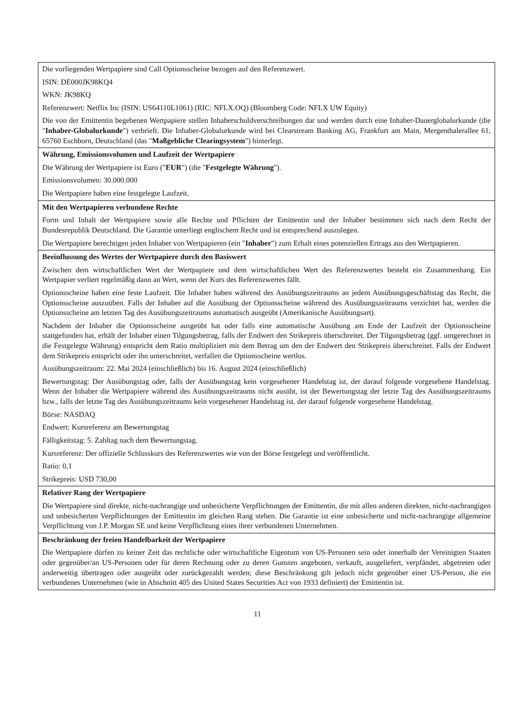| Die vorliegenden Wertpapiere sind Call Optionsscheine bezogen auf den Referenzwert. ISIN: DE000JK98KQ4 WKN: JK98KQ Referenzwert: Netflix Inc (ISIN: US64110L1061) (RIC: NFLX.OQ) (Bloomberg Code: NFLX UW Equity) Die von der Emittentin begebenen Wertpapiere stellen Inhaberschuldverschreibungen dar und werden durch eine Inhaber-Dauerglobalurkunde (die " Inhaber-Globalurkunde ") verbrieft. Die Inhaber-Globalurkunde wird bei Clearstream Banking AG, Frankfurt am Main, Mergenthalerallee 61, 65760 Eschborn, Deutschland (das " Maßgebliche Clearingsystem ") hinterlegt. |
| Währung, Emissionsvolumen und Laufzeit der Wertpapiere Die Währung der Wertpapiere ist Euro (" EUR ") (die " Festgelegte Währung "). Emissionsvolumen: 30.000.000 Die Wertpapiere haben eine festgelegte Laufzeit. |
| Mit den Wertpapieren verbundene Rechte Form und Inhalt der Wertpapiere sowie alle Rechte und Pflichten der Emittentin und der Inhaber bestimmen sich nach dem Recht der Bundesrepublik Deutschland. Die Garantie unterliegt englischem Recht und ist entsprechend auszulegen. Die Wertpapiere berechtigen jeden Inhaber von Wertpapieren (ein " Inhaber ") zum Erhalt eines potenziellen Ertrags aus den Wertpapieren. |
| Beeinflussung des Wertes der Wertpapiere durch den Basiswert Zwischen dem wirtschaftlichen Wert der Wertpapiere und dem wirtschaftlichen Wert des Referenzwertes besteht ein Zusammenhang. Ein Wertpapier verliert regelmäßig dann an Wert, wenn der Kurs des Referenzwertes fällt. Optionsscheine haben eine feste Laufzeit. Die Inhaber haben während des Ausübungszeitraums an jedem Ausübungsgeschäftstag das Recht, die Optionsscheine auszuüben. Falls der Inhaber auf die Ausübung der Optionsscheine während des Ausübungszeitraums verzichtet hat, werden die Optionsscheine am letzten Tag des Ausübungszeitraums automatisch ausgeübt (Amerikanische Ausübungsart). Nachdem der Inhaber die Optionsscheine ausgeübt hat oder falls eine automatische Ausübung am Ende der Laufzeit der Optionsscheine stattgefunden hat, erhält der Inhaber einen Tilgungsbetrag, falls der Endwert den Strikepreis überschreitet. Der Tilgungsbetrag (ggf. umgerechnet in die Festgelegte Währung) entspricht dem Ratio multipliziert mit dem Betrag um den der Endwert den Strikepreis überschreitet. Falls der Endwert dem Strikepreis entspricht oder ihn unterschreitet, verfallen die Optionsscheine wertlos. Ausübungszeitraum: 22. Mai 2024 (einschließlich) bis 16. August 2024 (einschließlich) Bewertungstag: Der Ausübungstag oder, falls der Ausübungstag kein vorgesehener Handelstag ist, der darauf folgende vorgesehene Handelstag. Wenn der Inhaber die Wertpapiere während des Ausübungszeitraums nicht ausübt, ist der Bewertungstag der letzte Tag des Ausübungszeitraums bzw., falls der letzte Tag des Ausübungszeitraums kein vorgesehener Handelstag ist, der darauf folgende vorgesehene Handelstag. Börse: NASDAQ Endwert: Kursreferenz am Bewertungstag Fälligkeitstag: 5. Zahltag nach dem Bewertungstag. Kursreferenz: Der offizielle Schlusskurs des Referenzwertes wie von der Börse festgelegt und veröffentlicht. Ratio: 0,1 Strikepreis: USD 730,00 |
| Relativer Rang der Wertpapiere Die Wertpapiere sind direkte, nicht-nachrangige und unbesicherte Verpflichtungen der Emittentin, die mit allen anderen direkten, nicht-nachrangigen und unbesicherten Verpflichtungen der Emittentin im gleichen Rang stehen. Die Garantie ist eine unbesicherte und nicht-nachrangige allgemeine Verpflichtung von J.P. Morgan SE und keine Verpflichtung eines ihrer verbundenen Unternehmen. |
| Beschränkung der freien Handelbarkeit der Wertpapiere Die Wertpapiere dürfen zu keiner Zeit das rechtliche oder wirtschaftliche Eigentum von US-Personen sein oder innerhalb der Vereinigten Staaten oder gegenüber/an US-Personen oder für deren Rechnung oder zu deren Gunsten angeboten, verkauft, ausgeliefert, verpfändet, abgetreten oder anderweitig übertragen oder ausgeübt oder zurückgezahlt werden; diese Beschränkung gilt jedoch nicht gegenüber einer US-Person, die ein verbundenes Unternehmen (wie in Abschnitt 405 des United States Securities Act von 1933 definiert) der Emittentin ist. |
11